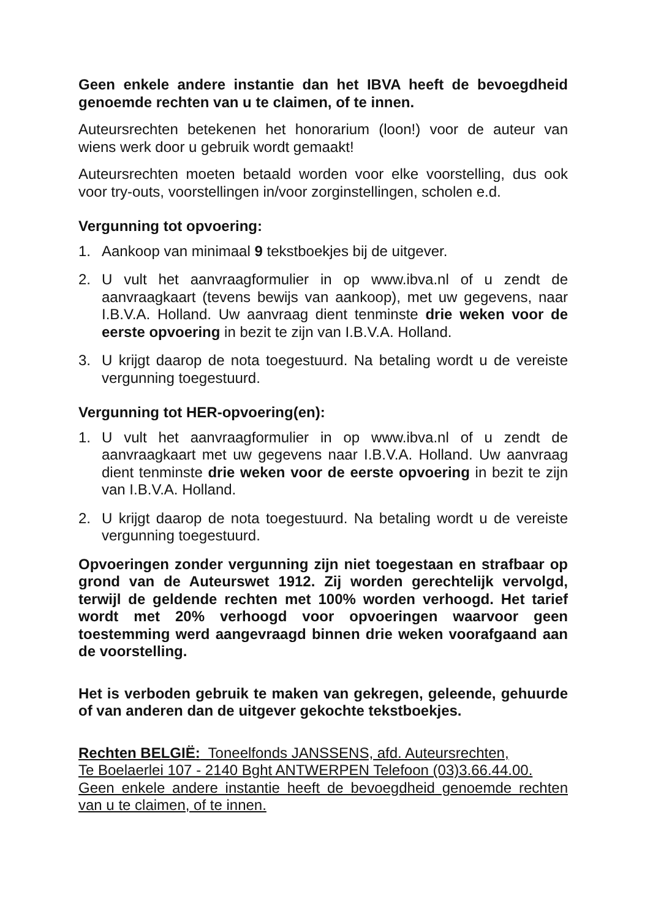Geen enkele andere instantie dan het IBVA heeft de bevoegdheid genoemde rechten van u te claimen, of te innen.
Auteursrechten betekenen het honorarium (loon!) voor de auteur van wiens werk door u gebruik wordt gemaakt!
Auteursrechten moeten betaald worden voor elke voorstelling, dus ook voor try-outs, voorstellingen in/voor zorginstellingen, scholen e.d.
Vergunning tot opvoering:
1. Aankoop van minimaal 9 tekstboekjes bij de uitgever.
2. U vult het aanvraagformulier in op www.ibva.nl of u zendt de aanvraagkaart (tevens bewijs van aankoop), met uw gegevens, naar I.B.V.A. Holland. Uw aanvraag dient tenminste drie weken voor de eerste opvoering in bezit te zijn van I.B.V.A. Holland.
3. U krijgt daarop de nota toegestuurd. Na betaling wordt u de vereiste vergunning toegestuurd.
Vergunning tot HER-opvoering(en):
1. U vult het aanvraagformulier in op www.ibva.nl of u zendt de aanvraagkaart met uw gegevens naar I.B.V.A. Holland. Uw aanvraag dient tenminste drie weken voor de eerste opvoering in bezit te zijn van I.B.V.A. Holland.
2. U krijgt daarop de nota toegestuurd. Na betaling wordt u de vereiste vergunning toegestuurd.
Opvoeringen zonder vergunning zijn niet toegestaan en strafbaar op grond van de Auteurswet 1912. Zij worden gerechtelijk vervolgd, terwijl de geldende rechten met 100% worden verhoogd. Het tarief wordt met 20% verhoogd voor opvoeringen waarvoor geen toestemming werd aangevraagd binnen drie weken voorafgaand aan de voorstelling.
Het is verboden gebruik te maken van gekregen, geleende, gehuurde of van anderen dan de uitgever gekochte tekstboekjes.
Rechten BELGIË: Toneelfonds JANSSENS, afd. Auteursrechten,
Te Boelaerlei 107 - 2140 Bght ANTWERPEN Telefoon (03)3.66.44.00.
Geen enkele andere instantie heeft de bevoegdheid genoemde rechten van u te claimen, of te innen.